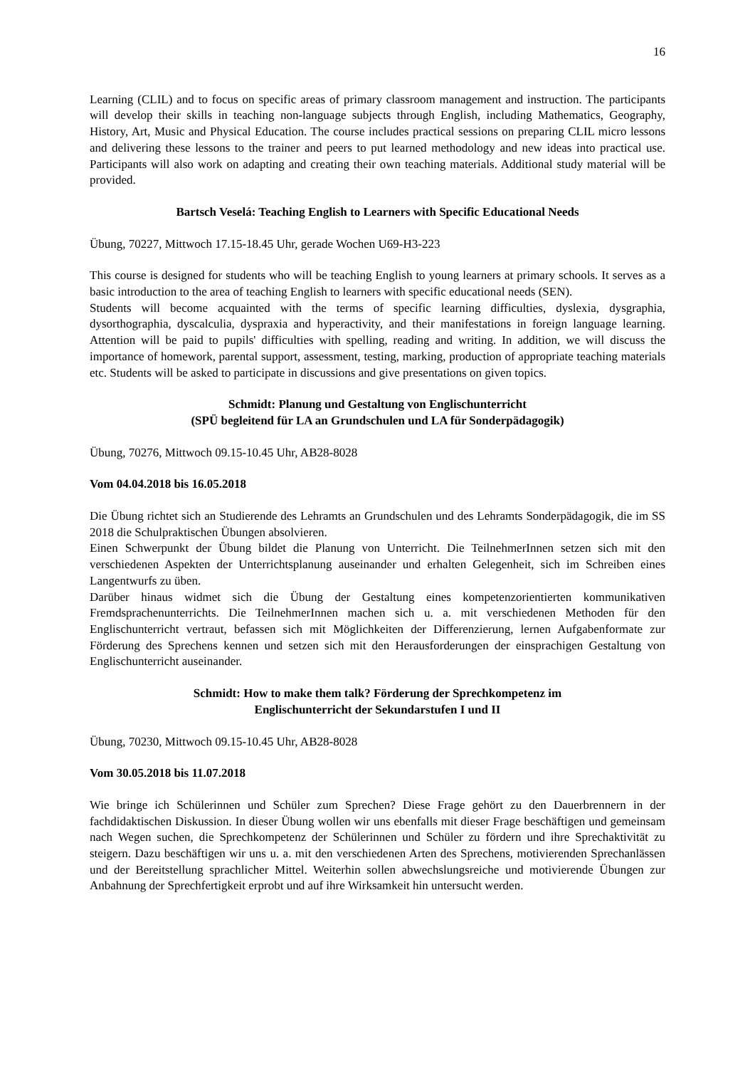16
Learning (CLIL) and to focus on specific areas of primary classroom management and instruction. The participants will develop their skills in teaching non-language subjects through English, including Mathematics, Geography, History, Art, Music and Physical Education. The course includes practical sessions on preparing CLIL micro lessons and delivering these lessons to the trainer and peers to put learned methodology and new ideas into practical use. Participants will also work on adapting and creating their own teaching materials. Additional study material will be provided.
Bartsch Veselá: Teaching English to Learners with Specific Educational Needs
Übung, 70227, Mittwoch 17.15-18.45 Uhr, gerade Wochen U69-H3-223
This course is designed for students who will be teaching English to young learners at primary schools. It serves as a basic introduction to the area of teaching English to learners with specific educational needs (SEN).
Students will become acquainted with the terms of specific learning difficulties, dyslexia, dysgraphia, dysorthographia, dyscalculia, dyspraxia and hyperactivity, and their manifestations in foreign language learning. Attention will be paid to pupils' difficulties with spelling, reading and writing. In addition, we will discuss the importance of homework, parental support, assessment, testing, marking, production of appropriate teaching materials etc. Students will be asked to participate in discussions and give presentations on given topics.
Schmidt: Planung und Gestaltung von Englischunterricht
(SPÜ begleitend für LA an Grundschulen und LA für Sonderpädagogik)
Übung, 70276, Mittwoch 09.15-10.45 Uhr, AB28-8028
Vom 04.04.2018 bis 16.05.2018
Die Übung richtet sich an Studierende des Lehramts an Grundschulen und des Lehramts Sonderpädagogik, die im SS 2018 die Schulpraktischen Übungen absolvieren.
Einen Schwerpunkt der Übung bildet die Planung von Unterricht. Die TeilnehmerInnen setzen sich mit den verschiedenen Aspekten der Unterrichtsplanung auseinander und erhalten Gelegenheit, sich im Schreiben eines Langentwurfs zu üben.
Darüber hinaus widmet sich die Übung der Gestaltung eines kompetenzorientierten kommunikativen Fremdsprachenunterrichts. Die TeilnehmerInnen machen sich u. a. mit verschiedenen Methoden für den Englischunterricht vertraut, befassen sich mit Möglichkeiten der Differenzierung, lernen Aufgabenformate zur Förderung des Sprechens kennen und setzen sich mit den Herausforderungen der einsprachigen Gestaltung von Englischunterricht auseinander.
Schmidt: How to make them talk? Förderung der Sprechkompetenz im
Englischunterricht der Sekundarstufen I und II
Übung, 70230, Mittwoch 09.15-10.45 Uhr, AB28-8028
Vom 30.05.2018 bis 11.07.2018
Wie bringe ich Schülerinnen und Schüler zum Sprechen? Diese Frage gehört zu den Dauerbrennern in der fachdidaktischen Diskussion. In dieser Übung wollen wir uns ebenfalls mit dieser Frage beschäftigen und gemeinsam nach Wegen suchen, die Sprechkompetenz der Schülerinnen und Schüler zu fördern und ihre Sprechaktivität zu steigern. Dazu beschäftigen wir uns u. a. mit den verschiedenen Arten des Sprechens, motivierenden Sprechanlässen und der Bereitstellung sprachlicher Mittel. Weiterhin sollen abwechslungsreiche und motivierende Übungen zur Anbahnung der Sprechfertigkeit erprobt und auf ihre Wirksamkeit hin untersucht werden.